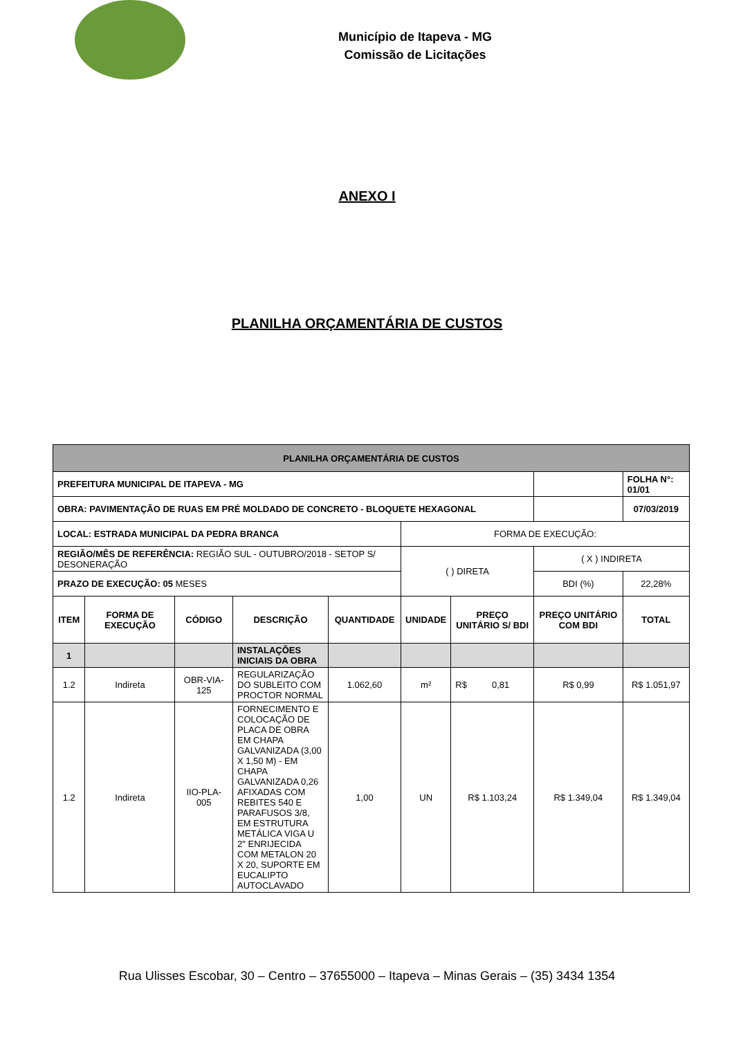Município de Itapeva - MG
Comissão de Licitações
ANEXO I
PLANILHA ORÇAMENTÁRIA DE CUSTOS
| PLANILHA ORÇAMENTÁRIA DE CUSTOS | | | | | | | | |
| PREFEITURA MUNICIPAL DE ITAPEVA - MG | | | | | | | | FOLHA N°: 01/01 |
| OBRA: PAVIMENTAÇÃO DE RUAS EM PRÉ MOLDADO DE CONCRETO - BLOQUETE HEXAGONAL | | | | | | | | 07/03/2019 |
| LOCAL: ESTRADA MUNICIPAL DA PEDRA BRANCA | | | | | FORMA DE EXECUÇÃO: | | | |
| REGIÃO/MÊS DE REFERÊNCIA: REGIÃO SUL - OUTUBRO/2018 - SETOP S/ DESONERAÇÃO | | | | | ( ) DIRETA | | ( X ) INDIRETA | |
| PRAZO DE EXECUÇÃO: 05 MESES | | | | | | | BDI (%) | 22,28% |
| ITEM | FORMA DE EXECUÇÃO | CÓDIGO | DESCRIÇÃO | QUANTIDADE | UNIDADE | PREÇO UNITÁRIO S/ BDI | PREÇO UNITÁRIO COM BDI | TOTAL |
| 1 | | | INSTALAÇÕES INICIAIS DA OBRA | | | | | |
| 1.2 | Indireta | OBR-VIA-125 | REGULARIZAÇÃO DO SUBLEITO COM PROCTOR NORMAL | 1.062,60 | m² | R$ 0,81 | R$ 0,99 | R$ 1.051,97 |
| 1.2 | Indireta | IIO-PLA-005 | FORNECIMENTO E COLOCAÇÃO DE PLACA DE OBRA EM CHAPA GALVANIZADA (3,00 X 1,50 M) - EM CHAPA GALVANIZADA 0,26 AFIXADAS COM REBITES 540 E PARAFUSOS 3/8, EM ESTRUTURA METÁLICA VIGA U 2" ENRIJECIDA COM METALON 20 X 20, SUPORTE EM EUCALIPTO AUTOCLAVADO | 1,00 | UN | R$ 1.103,24 | R$ 1.349,04 | R$ 1.349,04 |
Rua Ulisses Escobar, 30 – Centro – 37655000 – Itapeva – Minas Gerais – (35) 3434 1354